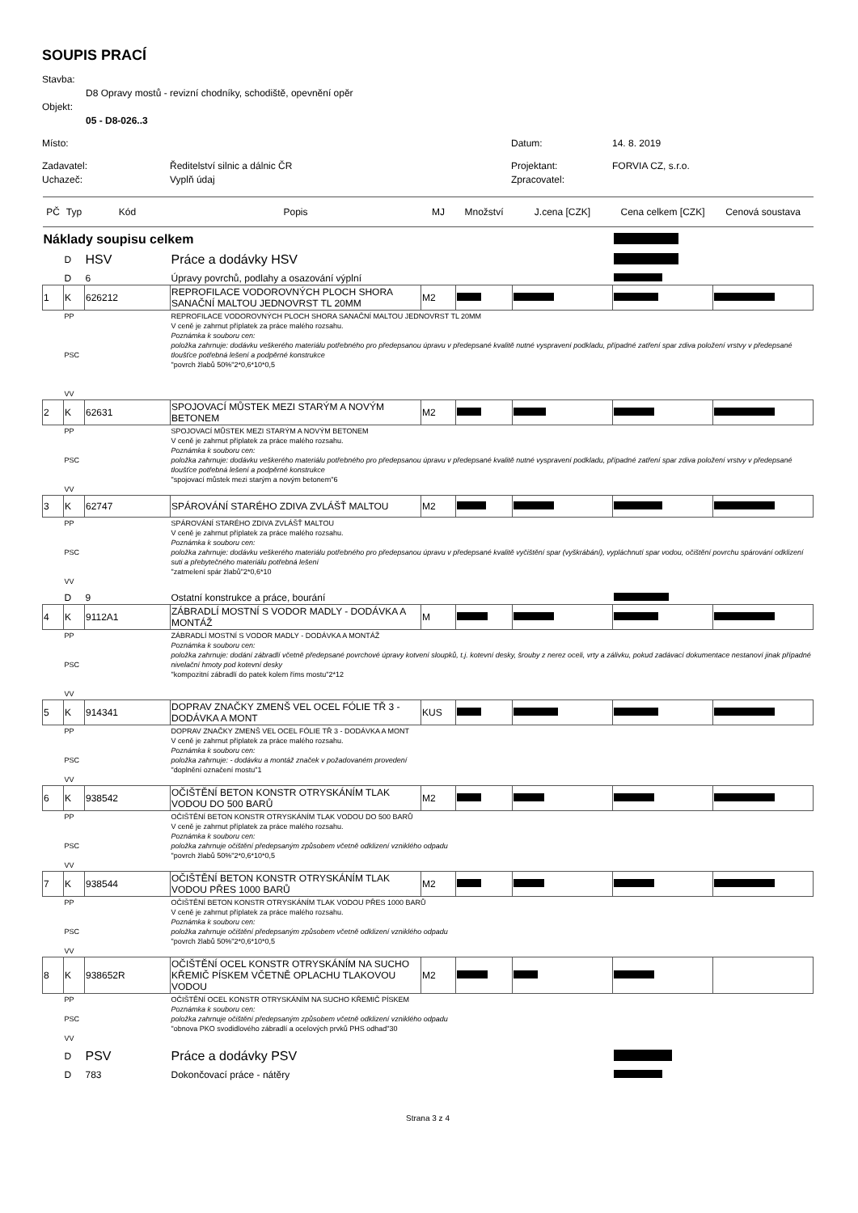SOUPIS PRACÍ
Stavba:
D8 Opravy mostů - revizní chodníky, schodiště, opevnění opěr
Objekt:
05 - D8-026..3
Místo: Datum: 14. 8. 2019
Zadavatel: Ředitelství silnic a dálnic ČR Projektant: FORVIA CZ, s.r.o.
Uchazeč: Vyplň údaj Zpracovatel:
| PČ | Typ | Kód | Popis | MJ | Množství | J.cena [CZK] | Cena celkem [CZK] | Cenová soustava |
| Náklady soupisu celkem | | | | | | | | |
| | D | HSV | Práce a dodávky HSV | | | | | |
| | D | 6 | Úpravy povrchů, podlahy a osazování výplní | | | | | |
| 1 | K | 626212 | REPROFILACE VODOROVNÝCH PLOCH SHORA SANAČNÍ MALTOU JEDNOVRST TL 20MM | M2 | | | | |
| | PP PSC VV | | REPROFILACE VODOROVNÝCH PLOCH SHORA SANAČNÍ MALTOU JEDNOVRST TL 20MM V ceně je zahrnut příplatek za práce malého rozsahu. Poznámka k souboru cen: položka zahrnuje: dodávku veškerého materiálu potřebného pro předepsanou úpravu v předepsané kvalitě nutné vyspravení podkladu, případné zatření spar zdiva položení vrstvy v předepsané tloušťce potřebná lešení a podpěrné konstrukce "povrch žlabů 50%"2*0,6*10*0,5 | | | | | |
| 2 | K | 62631 | SPOJOVACÍ MŮSTEK MEZI STARÝM A NOVÝM BETONEM | M2 | | | | |
| | PP PSC VV | | SPOJOVACÍ MŮSTEK MEZI STARÝM A NOVÝM BETONEM V ceně je zahrnut příplatek za práce malého rozsahu. Poznámka k souboru cen: položka zahrnuje: dodávku veškerého materiálu potřebného pro předepsanou úpravu v předepsané kvalitě nutné vyspravení podkladu, případné zatření spar zdiva položení vrstvy v předepsané tloušťce potřebná lešení a podpěrné konstrukce "spojovací můstek mezi starým a novým betonem"6 | | | | | |
| 3 | K | 62747 | SPÁROVÁNÍ STARÉHO ZDIVA ZVLÁŠŤ MALTOU | M2 | | | | |
| | PP PSC VV | | SPÁROVÁNÍ STARÉHO ZDIVA ZVLÁŠŤ MALTOU V ceně je zahrnut příplatek za práce malého rozsahu. Poznámka k souboru cen: položka zahrnuje: dodávku veškerého materiálu potřebného pro předepsanou úpravu v předepsané kvalitě vyčištění spar (vyškrábání), vypláchnutí spar vodou, očištění povrchu spárování odklizení suti a přebytečného materiálu potřebná lešení "zatmelení spár žlabů"2*0,6*10 | | | | | |
| | D | 9 | Ostatní konstrukce a práce, bourání | | | | | |
| 4 | K | 9112A1 | ZÁBRADLÍ MOSTNÍ S VODOR MADLY - DODÁVKA A MONTÁŽ | M | | | | |
| | PP PSC VV | | ZÁBRADLÍ MOSTNÍ S VODOR MADLY - DODÁVKA A MONTÁŽ Poznámka k souboru cen: položka zahrnuje: dodání zábradlí včetně předepsané povrchové úpravy kotvení sloupků, t.j. kotevní desky, šrouby z nerez oceli, vrty a zálivku, pokud zadávací dokumentace nestanoví jinak případné nivelační hmoty pod kotevní desky "kompozitní zábradlí do patek kolem říms mostu"2*12 | | | | | |
| 5 | K | 914341 | DOPRAV ZNAČKY ZMENŠ VEL OCEL FÓLIE TŘ 3 - DODÁVKA A MONT | KUS | | | | |
| | PP PSC VV | | DOPRAV ZNAČKY ZMENŠ VEL OCEL FÓLIE TŘ 3 - DODÁVKA A MONT V ceně je zahrnut příplatek za práce malého rozsahu. Poznámka k souboru cen: položka zahrnuje: - dodávku a montáž značek v požadovaném provedení "doplnění označení mostu"1 | | | | | |
| 6 | K | 938542 | OČIŠTĚNÍ BETON KONSTR OTRYSKÁNÍM TLAK VODOU DO 500 BARŮ | M2 | | | | |
| | PP PSC VV | | OČIŠTĚNÍ BETON KONSTR OTRYSKÁNÍM TLAK VODOU DO 500 BARŮ V ceně je zahrnut příplatek za práce malého rozsahu. Poznámka k souboru cen: položka zahrnuje očištění předepsaným způsobem včetně odklizení vzniklého odpadu "povrch žlabů 50%"2*0,6*10*0,5 | | | | | |
| 7 | K | 938544 | OČIŠTĚNÍ BETON KONSTR OTRYSKÁNÍM TLAK VODOU PŘES 1000 BARŮ | M2 | | | | |
| | PP PSC VV | | OČIŠTĚNÍ BETON KONSTR OTRYSKÁNÍM TLAK VODOU PŘES 1000 BARŮ V ceně je zahrnut příplatek za práce malého rozsahu. Poznámka k souboru cen: položka zahrnuje očištění předepsaným způsobem včetně odklizení vzniklého odpadu "povrch žlabů 50%"2*0,6*10*0,5 | | | | | |
| 8 | K | 938652R | OČIŠTĚNÍ OCEL KONSTR OTRYSKÁNÍM NA SUCHO KŘEMIČ PÍSKEM VČETNĚ OPLACHU TLAKOVOU VODOU | M2 | | | | |
| | PP PSC VV | | OČIŠTĚNÍ OCEL KONSTR OTRYSKÁNÍM NA SUCHO KŘEMIČ PÍSKEM Poznámka k souboru cen: položka zahrnuje očištění předepsaným způsobem včetně odklizení vzniklého odpadu "obnova PKO svodidlového zábradlí a ocelových prvků PHS odhad"30 | | | | | |
| | D | PSV | Práce a dodávky PSV | | | | | |
| | D | 783 | Dokončovací práce - nátěry | | | | | |
Strana 3 z 4